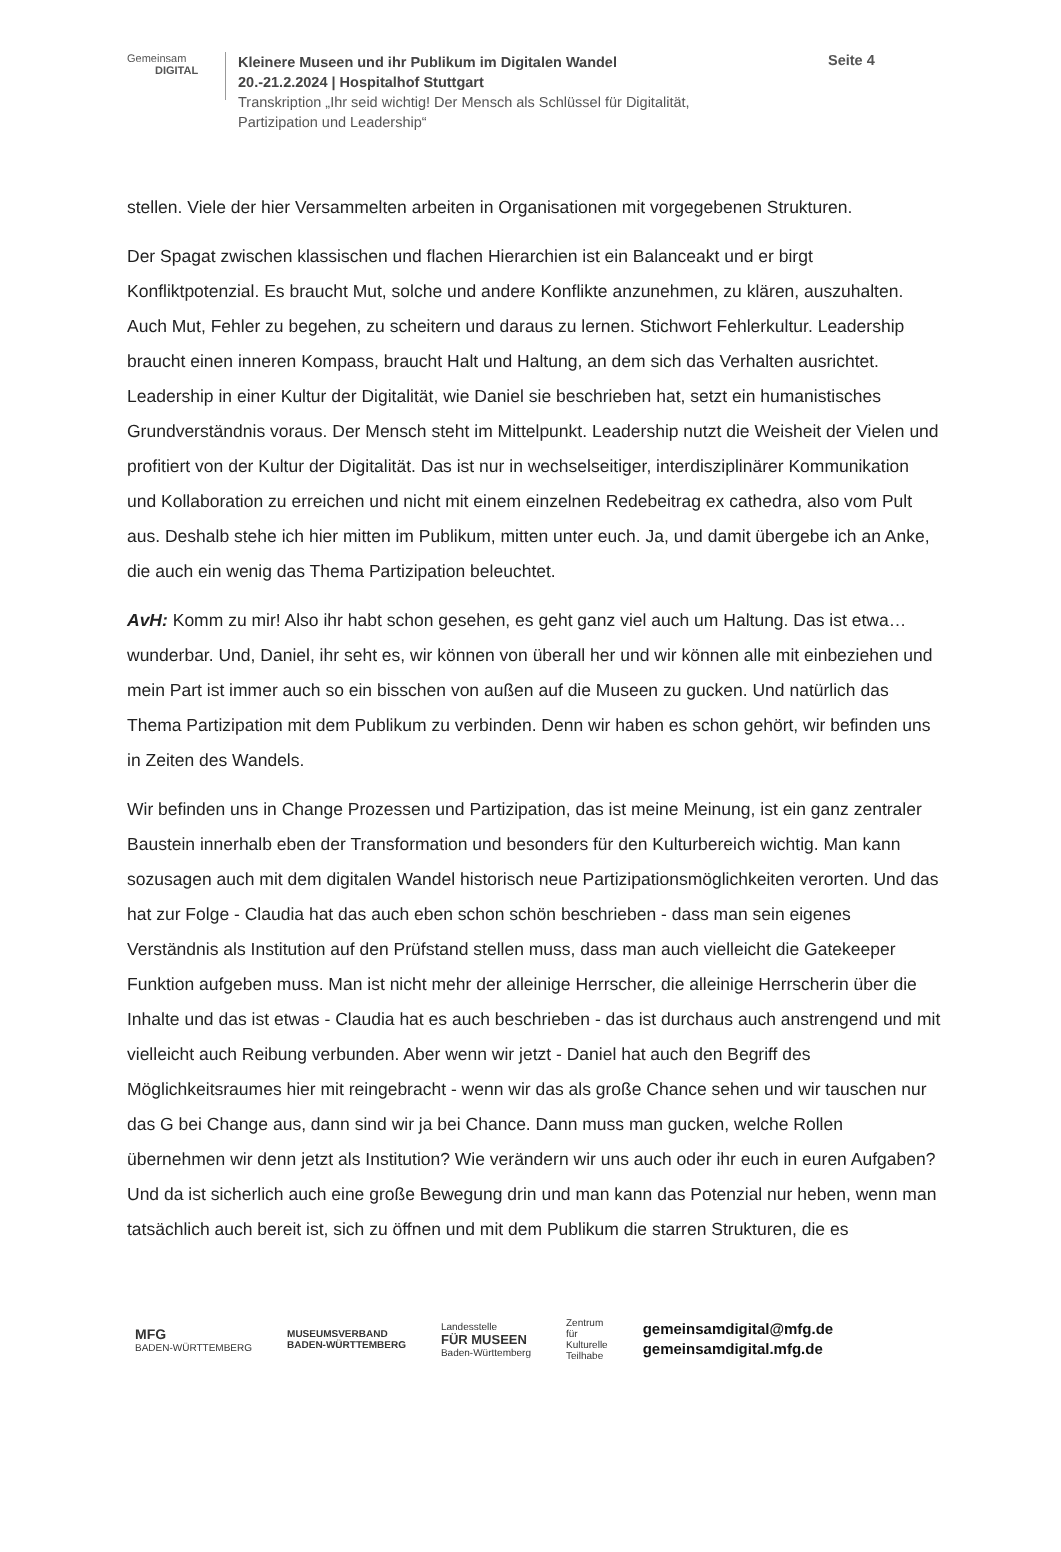Gemeinsam
DIGITAL
Kleinere Museen und ihr Publikum im Digitalen Wandel
20.-21.2.2024 | Hospitalhof Stuttgart
Transkription „Ihr seid wichtig! Der Mensch als Schlüssel für Digitalität, Partizipation und Leadership“
Seite 4
stellen. Viele der hier Versammelten arbeiten in Organisationen mit vorgegebenen Strukturen.
Der Spagat zwischen klassischen und flachen Hierarchien ist ein Balanceakt und er birgt Konfliktpotenzial. Es braucht Mut, solche und andere Konflikte anzunehmen, zu klären, auszuhalten. Auch Mut, Fehler zu begehen, zu scheitern und daraus zu lernen. Stichwort Fehlerkultur. Leadership braucht einen inneren Kompass, braucht Halt und Haltung, an dem sich das Verhalten ausrichtet. Leadership in einer Kultur der Digitalität, wie Daniel sie beschrieben hat, setzt ein humanistisches Grundverständnis voraus. Der Mensch steht im Mittelpunkt. Leadership nutzt die Weisheit der Vielen und profitiert von der Kultur der Digitalität. Das ist nur in wechselseitiger, interdisziplinärer Kommunikation und Kollaboration zu erreichen und nicht mit einem einzelnen Redebeitrag ex cathedra, also vom Pult aus. Deshalb stehe ich hier mitten im Publikum, mitten unter euch. Ja, und damit übergebe ich an Anke, die auch ein wenig das Thema Partizipation beleuchtet.
AvH: Komm zu mir! Also ihr habt schon gesehen, es geht ganz viel auch um Haltung. Das ist etwa… wunderbar. Und, Daniel, ihr seht es, wir können von überall her und wir können alle mit einbeziehen und mein Part ist immer auch so ein bisschen von außen auf die Museen zu gucken. Und natürlich das Thema Partizipation mit dem Publikum zu verbinden. Denn wir haben es schon gehört, wir befinden uns in Zeiten des Wandels.
Wir befinden uns in Change Prozessen und Partizipation, das ist meine Meinung, ist ein ganz zentraler Baustein innerhalb eben der Transformation und besonders für den Kulturbereich wichtig. Man kann sozusagen auch mit dem digitalen Wandel historisch neue Partizipationsmöglichkeiten verorten. Und das hat zur Folge - Claudia hat das auch eben schon schön beschrieben - dass man sein eigenes Verständnis als Institution auf den Prüfstand stellen muss, dass man auch vielleicht die Gatekeeper Funktion aufgeben muss. Man ist nicht mehr der alleinige Herrscher, die alleinige Herrscherin über die Inhalte und das ist etwas - Claudia hat es auch beschrieben - das ist durchaus auch anstrengend und mit vielleicht auch Reibung verbunden. Aber wenn wir jetzt - Daniel hat auch den Begriff des Möglichkeitsraumes hier mit reingebracht - wenn wir das als große Chance sehen und wir tauschen nur das G bei Change aus, dann sind wir ja bei Chance. Dann muss man gucken, welche Rollen übernehmen wir denn jetzt als Institution? Wie verändern wir uns auch oder ihr euch in euren Aufgaben? Und da ist sicherlich auch eine große Bewegung drin und man kann das Potenzial nur heben, wenn man tatsächlich auch bereit ist, sich zu öffnen und mit dem Publikum die starren Strukturen, die es
MFG
BADEN-WÜRTTEMBERG
MUSEUMSVERBAND
BADEN-WÜRTTEMBERG
Landesstelle
FÜR MUSEEN
Baden-Württemberg
Zentrum
für
Kulturelle
Teilhabe
gemeinsamdigital@mfg.de
gemeinsamdigital.mfg.de